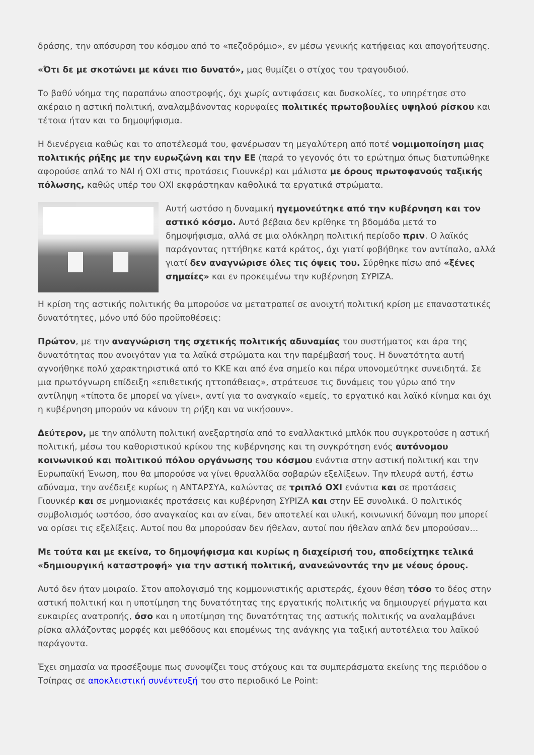δράσης, την απόσυρση του κόσμου από το «πεζοδρόμιο», εν μέσω γενικής κατήφειας και απογοήτευσης.
«Ότι δε με σκοτώνει με κάνει πιο δυνατό», μας θυμίζει ο στίχος του τραγουδιού.
Το βαθύ νόημα της παραπάνω αποστροφής, όχι χωρίς αντιφάσεις και δυσκολίες, το υπηρέτησε στο ακέραιο η αστική πολιτική, αναλαμβάνοντας κορυφαίες πολιτικές πρωτοβουλίες υψηλού ρίσκου και τέτοια ήταν και το δημοψήφισμα.
Η διενέργεια καθώς και το αποτέλεσμά του, φανέρωσαν τη μεγαλύτερη από ποτέ νομιμοποίηση μιας πολιτικής ρήξης με την ευρωζώνη και την ΕΕ (παρά το γεγονός ότι το ερώτημα όπως διατυπώθηκε αφορούσε απλά το ΝΑΙ ή ΟΧΙ στις προτάσεις Γιουνκέρ) και μάλιστα με όρους πρωτοφανούς ταξικής πόλωσης, καθώς υπέρ του ΟΧΙ εκφράστηκαν καθολικά τα εργατικά στρώματα.
Αυτή ωστόσο η δυναμική ηγεμονεύτηκε από την κυβέρνηση και τον αστικό κόσμο. Αυτό βέβαια δεν κρίθηκε τη βδομάδα μετά το δημοψήφισμα, αλλά σε μια ολόκληρη πολιτική περίοδο πριν. Ο λαϊκός παράγοντας ηττήθηκε κατά κράτος, όχι γιατί φοβήθηκε τον αντίπαλο, αλλά γιατί δεν αναγνώρισε όλες τις όψεις του. Σύρθηκε πίσω από «ξένες σημαίες» και εν προκειμένω την κυβέρνηση ΣΥΡΙΖΑ.
Η κρίση της αστικής πολιτικής θα μπορούσε να μετατραπεί σε ανοιχτή πολιτική κρίση με επαναστατικές δυνατότητες, μόνο υπό δύο προϋποθέσεις:
Πρώτον, με την αναγνώριση της σχετικής πολιτικής αδυναμίας του συστήματος και άρα της δυνατότητας που ανοιγόταν για τα λαϊκά στρώματα και την παρέμβασή τους. Η δυνατότητα αυτή αγνοήθηκε πολύ χαρακτηριστικά από το ΚΚΕ και από ένα σημείο και πέρα υπονομεύτηκε συνειδητά. Σε μια πρωτόγνωρη επίδειξη «επιθετικής ηττοπάθειας», στράτευσε τις δυνάμεις του γύρω από την αντίληψη «τίποτα δε μπορεί να γίνει», αντί για το αναγκαίο «εμείς, το εργατικό και λαϊκό κίνημα και όχι η κυβέρνηση μπορούν να κάνουν τη ρήξη και να νικήσουν».
Δεύτερον, με την απόλυτη πολιτική ανεξαρτησία από το εναλλακτικό μπλόκ που συγκροτούσε η αστική πολιτική, μέσω του καθοριστικού κρίκου της κυβέρνησης και τη συγκρότηση ενός αυτόνομου κοινωνικού και πολιτικού πόλου οργάνωσης του κόσμου ενάντια στην αστική πολιτική και την Ευρωπαϊκή Ένωση, που θα μπορούσε να γίνει θρυαλλίδα σοβαρών εξελίξεων. Την πλευρά αυτή, έστω αδύναμα, την ανέδειξε κυρίως η ΑΝΤΑΡΣΥΑ, καλώντας σε τριπλό ΟΧΙ ενάντια και σε προτάσεις Γιουνκέρ και σε μνημονιακές προτάσεις και κυβέρνηση ΣΥΡΙΖΑ και στην ΕΕ συνολικά. Ο πολιτικός συμβολισμός ωστόσο, όσο αναγκαίος και αν είναι, δεν αποτελεί και υλική, κοινωνική δύναμη που μπορεί να ορίσει τις εξελίξεις. Αυτοί που θα μπορούσαν δεν ήθελαν, αυτοί που ήθελαν απλά δεν μπορούσαν…
Με τούτα και με εκείνα, το δημοψήφισμα και κυρίως η διαχείρισή του, αποδείχτηκε τελικά «δημιουργική καταστροφή» για την αστική πολιτική, ανανεώνοντάς την με νέους όρους.
Αυτό δεν ήταν μοιραίο. Στον απολογισμό της κομμουνιστικής αριστεράς, έχουν θέση τόσο το δέος στην αστική πολιτική και η υποτίμηση της δυνατότητας της εργατικής πολιτικής να δημιουργεί ρήγματα και ευκαιρίες ανατροπής, όσο και η υποτίμηση της δυνατότητας της αστικής πολιτικής να αναλαμβάνει ρίσκα αλλάζοντας μορφές και μεθόδους και επομένως της ανάγκης για ταξική αυτοτέλεια του λαϊκού παράγοντα.
Έχει σημασία να προσέξουμε πως συνοψίζει τους στόχους και τα συμπεράσματα εκείνης της περιόδου ο Τσίπρας σε αποκλειστική συνέντευξή του στο περιοδικό Le Point: